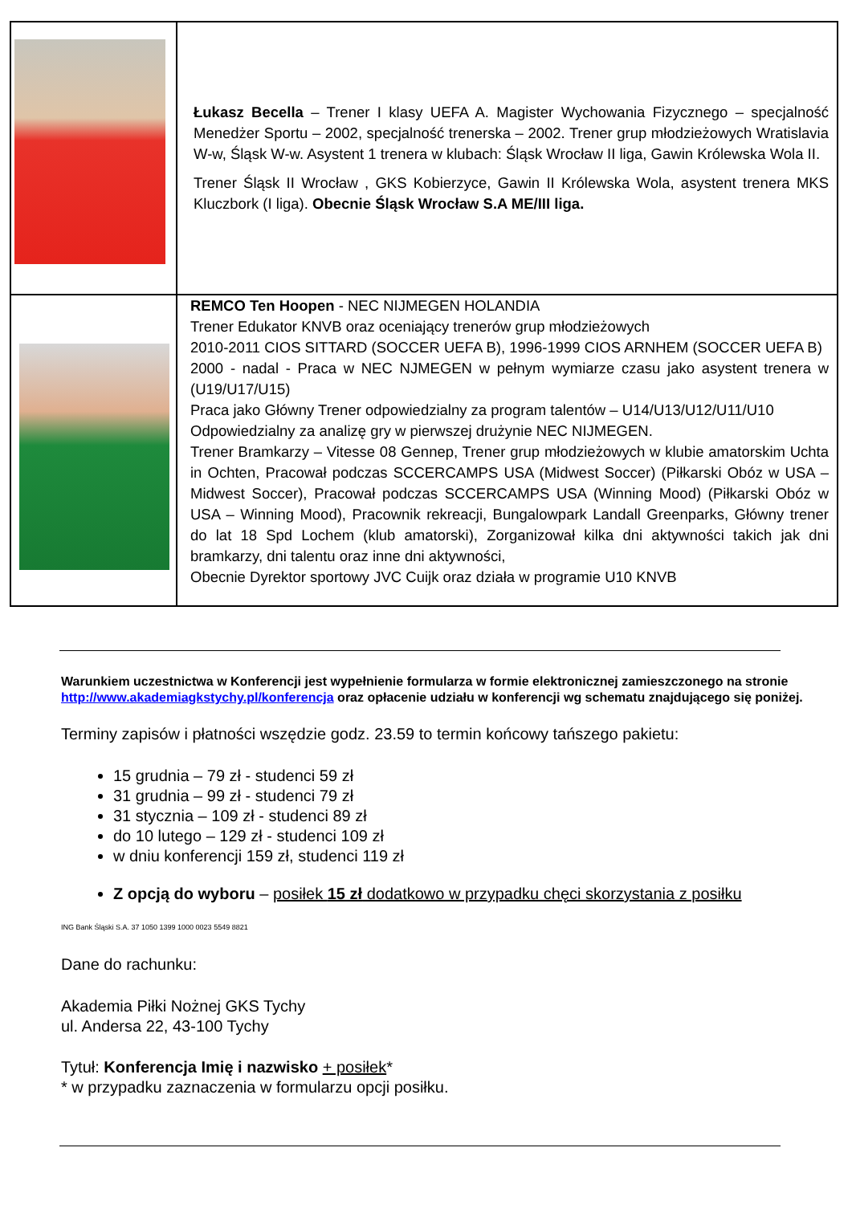| | Łukasz Becella – Trener I klasy UEFA A. Magister Wychowania Fizycznego – specjalność Menedżer Sportu – 2002, specjalność trenerska – 2002. Trener grup młodzieżowych Wratislavia W-w, Śląsk W-w. Asystent 1 trenera w klubach: Śląsk Wrocław II liga, Gawin Królewska Wola II. Trener Śląsk II Wrocław , GKS Kobierzyce, Gawin II Królewska Wola, asystent trenera MKS Kluczbork (I liga). Obecnie Śląsk Wrocław S.A ME/III liga. |
| | REMCO Ten Hoopen - NEC NIJMEGEN HOLANDIA Trener Edukator KNVB oraz oceniający trenerów grup młodzieżowych 2010-2011 CIOS SITTARD (SOCCER UEFA B), 1996-1999 CIOS ARNHEM (SOCCER UEFA B) 2000 - nadal - Praca w NEC NJMEGEN w pełnym wymiarze czasu jako asystent trenera w (U19/U17/U15) Praca jako Główny Trener odpowiedzialny za program talentów – U14/U13/U12/U11/U10 Odpowiedzialny za analizę gry w pierwszej drużynie NEC NIJMEGEN. Trener Bramkarzy – Vitesse 08 Gennep, Trener grup młodzieżowych w klubie amatorskim Uchta in Ochten, Pracował podczas SCCERCAMPS USA (Midwest Soccer) (Piłkarski Obóz w USA – Midwest Soccer), Pracował podczas SCCERCAMPS USA (Winning Mood) (Piłkarski Obóz w USA – Winning Mood), Pracownik rekreacji, Bungalowpark Landall Greenparks, Główny trener do lat 18 Spd Lochem (klub amatorski), Zorganizował kilka dni aktywności takich jak dni bramkarzy, dni talentu oraz inne dni aktywności, Obecnie Dyrektor sportowy JVC Cuijk oraz działa w programie U10 KNVB |
Warunkiem uczestnictwa w Konferencji jest wypełnienie formularza w formie elektronicznej zamieszczonego na stronie http://www.akademiagkstychy.pl/konferencja oraz opłacenie udziału w konferencji wg schematu znajdującego się poniżej.
Terminy zapisów i płatności wszędzie godz. 23.59 to termin końcowy tańszego pakietu:
15 grudnia – 79 zł - studenci 59 zł
31 grudnia – 99 zł - studenci 79 zł
31 stycznia – 109 zł - studenci 89 zł
do 10 lutego – 129 zł - studenci 109 zł
w dniu konferencji 159 zł, studenci 119 zł
Z opcją do wyboru – posiłek 15 zł dodatkowo w przypadku chęci skorzystania z posiłku
ING Bank Śląski S.A. 37 1050 1399 1000 0023 5549 8821
Dane do rachunku:
Akademia Piłki Nożnej GKS Tychy
ul. Andersa 22, 43-100 Tychy
Tytuł: Konferencja Imię i nazwisko + posiłek*
* w przypadku zaznaczenia w formularzu opcji posiłku.